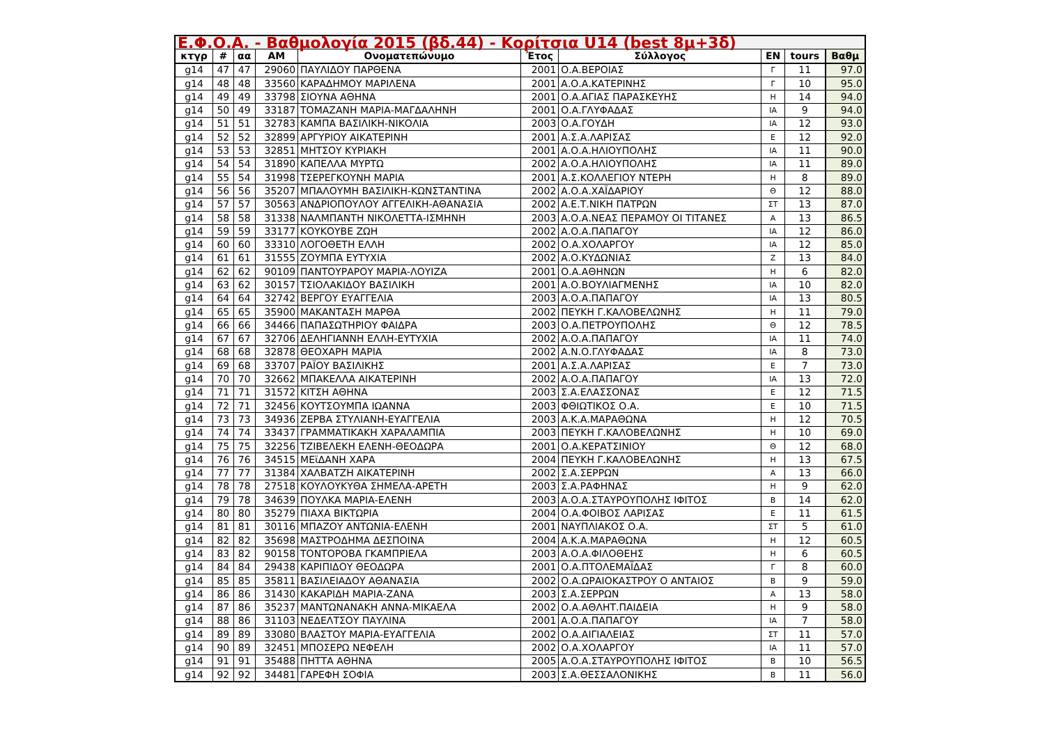| Ε.Φ.Ο.Α. - Βαθμολογία 2015 (βδ.44) - Κορίτσια U14 (best 8μ+3δ) | | | | | | | | | |
| --- | --- | --- | --- | --- | --- | --- | --- | --- | --- |
| κτγρ | # | αα | ΑΜ | Ονοματεπώνυμο | Έτος | Σύλλογος | ΕΝ | tours | Βαθμ |
| g14 | 47 | 47 | 29060 | ΠΑΥΛΙΔΟΥ ΠΑΡΘΕΝΑ | 2001 | Ο.Α.ΒΕΡΟΙΑΣ | Γ | 11 | 97.0 |
| g14 | 48 | 48 | 33560 | ΚΑΡΑΔΗΜΟΥ ΜΑΡΙΛΕΝΑ | 2001 | Α.Ο.Α.ΚΑΤΕΡΙΝΗΣ | Γ | 10 | 95.0 |
| g14 | 49 | 49 | 33798 | ΣΙΟΥΝΑ ΑΘΗΝΑ | 2001 | Ο.Α.ΑΓΙΑΣ ΠΑΡΑΣΚΕΥΗΣ | Η | 14 | 94.0 |
| g14 | 50 | 49 | 33187 | ΤΟΜΑΖΑΝΗ ΜΑΡΙΑ-ΜΑΓΔΑΛΗΝΗ | 2001 | Ο.Α.ΓΛΥΦΑΔΑΣ | ΙΑ | 9 | 94.0 |
| g14 | 51 | 51 | 32783 | ΚΑΜΠΑ ΒΑΣΙΛΙΚΗ-ΝΙΚΟΛΙΑ | 2003 | Ο.Α.ΓΟΥΔΗ | ΙΑ | 12 | 93.0 |
| g14 | 52 | 52 | 32899 | ΑΡΓΥΡΙΟΥ ΑΙΚΑΤΕΡΙΝΗ | 2001 | Α.Σ.Α.ΛΑΡΙΣΑΣ | Ε | 12 | 92.0 |
| g14 | 53 | 53 | 32851 | ΜΗΤΣΟΥ ΚΥΡΙΑΚΗ | 2001 | Α.Ο.Α.ΗΛΙΟΥΠΟΛΗΣ | ΙΑ | 11 | 90.0 |
| g14 | 54 | 54 | 31890 | ΚΑΠΕΛΛΑ ΜΥΡΤΩ | 2002 | Α.Ο.Α.ΗΛΙΟΥΠΟΛΗΣ | ΙΑ | 11 | 89.0 |
| g14 | 55 | 54 | 31998 | ΤΣΕΡΕΓΚΟΥΝΗ ΜΑΡΙΑ | 2001 | Α.Σ.ΚΟΛΛΕΓΙΟΥ ΝΤΕΡΗ | Η | 8 | 89.0 |
| g14 | 56 | 56 | 35207 | ΜΠΑΛΟΥΜΗ ΒΑΣΙΛΙΚΗ-ΚΩΝΣΤΑΝΤΙΝΑ | 2002 | Α.Ο.Α.ΧΑΪΔΑΡΙΟΥ | Θ | 12 | 88.0 |
| g14 | 57 | 57 | 30563 | ΑΝΔΡΙΟΠΟΥΛΟΥ ΑΓΓΕΛΙΚΗ-ΑΘΑΝΑΣΙΑ | 2002 | Α.Ε.Τ.ΝΙΚΗ ΠΑΤΡΩΝ | ΣΤ | 13 | 87.0 |
| g14 | 58 | 58 | 31338 | ΝΑΛΜΠΑΝΤΗ ΝΙΚΟΛΕΤΤΑ-ΙΣΜΗΝΗ | 2003 | Α.Ο.Α.ΝΕΑΣ ΠΕΡΑΜΟΥ ΟΙ ΤΙΤΑΝΕΣ | Α | 13 | 86.5 |
| g14 | 59 | 59 | 33177 | ΚΟΥΚΟΥΒΕ ΖΩΗ | 2002 | Α.Ο.Α.ΠΑΠΑΓΟΥ | ΙΑ | 12 | 86.0 |
| g14 | 60 | 60 | 33310 | ΛΟΓΟΘΕΤΗ ΕΛΛΗ | 2002 | Ο.Α.ΧΟΛΑΡΓΟΥ | ΙΑ | 12 | 85.0 |
| g14 | 61 | 61 | 31555 | ΖΟΥΜΠΑ ΕΥΤΥΧΙΑ | 2002 | Α.Ο.ΚΥΔΩΝΙΑΣ | Ζ | 13 | 84.0 |
| g14 | 62 | 62 | 90109 | ΠΑΝΤΟΥΡΑΡΟΥ ΜΑΡΙΑ-ΛΟΥΙΖΑ | 2001 | Ο.Α.ΑΘΗΝΩΝ | Η | 6 | 82.0 |
| g14 | 63 | 62 | 30157 | ΤΣΙΟΛΑΚΙΔΟΥ ΒΑΣΙΛΙΚΗ | 2001 | Α.Ο.ΒΟΥΛΙΑΓΜΕΝΗΣ | ΙΑ | 10 | 82.0 |
| g14 | 64 | 64 | 32742 | ΒΕΡΓΟΥ ΕΥΑΓΓΕΛΙΑ | 2003 | Α.Ο.Α.ΠΑΠΑΓΟΥ | ΙΑ | 13 | 80.5 |
| g14 | 65 | 65 | 35900 | ΜΑΚΑΝΤΑΣΗ ΜΑΡΘΑ | 2002 | ΠΕΥΚΗ Γ.ΚΑΛΟΒΕΛΩΝΗΣ | Η | 11 | 79.0 |
| g14 | 66 | 66 | 34466 | ΠΑΠΑΣΩΤΗΡΙΟΥ ΦΑΙΔΡΑ | 2003 | Ο.Α.ΠΕΤΡΟΥΠΟΛΗΣ | Θ | 12 | 78.5 |
| g14 | 67 | 67 | 32706 | ΔΕΛΗΓΙΑΝΝΗ ΕΛΛΗ-ΕΥΤΥΧΙΑ | 2002 | Α.Ο.Α.ΠΑΠΑΓΟΥ | ΙΑ | 11 | 74.0 |
| g14 | 68 | 68 | 32878 | ΘΕΟΧΑΡΗ ΜΑΡΙΑ | 2002 | Α.Ν.Ο.ΓΛΥΦΑΔΑΣ | ΙΑ | 8 | 73.0 |
| g14 | 69 | 68 | 33707 | ΡΑΪΟΥ ΒΑΣΙΛΙΚΗΣ | 2001 | Α.Σ.Α.ΛΑΡΙΣΑΣ | Ε | 7 | 73.0 |
| g14 | 70 | 70 | 32662 | ΜΠΑΚΕΛΛΑ ΑΙΚΑΤΕΡΙΝΗ | 2002 | Α.Ο.Α.ΠΑΠΑΓΟΥ | ΙΑ | 13 | 72.0 |
| g14 | 71 | 71 | 31572 | ΚΙΤΣΗ ΑΘΗΝΑ | 2003 | Σ.Α.ΕΛΑΣΣΟΝΑΣ | Ε | 12 | 71.5 |
| g14 | 72 | 71 | 32456 | ΚΟΥΤΣΟΥΜΠΑ ΙΩΑΝΝΑ | 2003 | ΦΘΙΩΤΙΚΟΣ Ο.Α. | Ε | 10 | 71.5 |
| g14 | 73 | 73 | 34936 | ΖΕΡΒΑ ΣΤΥΛΙΑΝΗ-ΕΥΑΓΓΕΛΙΑ | 2003 | Α.Κ.Α.ΜΑΡΑΘΩΝΑ | Η | 12 | 70.5 |
| g14 | 74 | 74 | 33437 | ΓΡΑΜΜΑΤΙΚΑΚΗ ΧΑΡΑΛΑΜΠΙΑ | 2003 | ΠΕΥΚΗ Γ.ΚΑΛΟΒΕΛΩΝΗΣ | Η | 10 | 69.0 |
| g14 | 75 | 75 | 32256 | ΤΖΙΒΕΛΕΚΗ ΕΛΕΝΗ-ΘΕΟΔΩΡΑ | 2001 | Ο.Α.ΚΕΡΑΤΣΙΝΙΟΥ | Θ | 12 | 68.0 |
| g14 | 76 | 76 | 34515 | ΜΕϊΔΑΝΗ ΧΑΡΑ | 2004 | ΠΕΥΚΗ Γ.ΚΑΛΟΒΕΛΩΝΗΣ | Η | 13 | 67.5 |
| g14 | 77 | 77 | 31384 | ΧΑΛΒΑΤΖΗ ΑΙΚΑΤΕΡΙΝΗ | 2002 | Σ.Α.ΣΕΡΡΩΝ | Α | 13 | 66.0 |
| g14 | 78 | 78 | 27518 | ΚΟΥΛΟΥΚΥΘΑ ΣΗΜΕΛΑ-ΑΡΕΤΗ | 2003 | Σ.Α.ΡΑΦΗΝΑΣ | Η | 9 | 62.0 |
| g14 | 79 | 78 | 34639 | ΠΟΥΛΚΑ ΜΑΡΙΑ-ΕΛΕΝΗ | 2003 | Α.Ο.Α.ΣΤΑΥΡΟΥΠΟΛΗΣ ΙΦΙΤΟΣ | Β | 14 | 62.0 |
| g14 | 80 | 80 | 35279 | ΠΙΑΧΑ ΒΙΚΤΩΡΙΑ | 2004 | Ο.Α.ΦΟΙΒΟΣ ΛΑΡΙΣΑΣ | Ε | 11 | 61.5 |
| g14 | 81 | 81 | 30116 | ΜΠΑΖΟΥ ΑΝΤΩΝΙΑ-ΕΛΕΝΗ | 2001 | ΝΑΥΠΛΙΑΚΟΣ Ο.Α. | ΣΤ | 5 | 61.0 |
| g14 | 82 | 82 | 35698 | ΜΑΣΤΡΟΔΗΜΑ ΔΕΣΠΟΙΝΑ | 2004 | Α.Κ.Α.ΜΑΡΑΘΩΝΑ | Η | 12 | 60.5 |
| g14 | 83 | 82 | 90158 | ΤΟΝΤΟΡΟΒΑ ΓΚΑΜΠΡΙΕΛΑ | 2003 | Α.Ο.Α.ΦΙΛΟΘΕΗΣ | Η | 6 | 60.5 |
| g14 | 84 | 84 | 29438 | ΚΑΡΙΠΙΔΟΥ ΘΕΟΔΩΡΑ | 2001 | Ο.Α.ΠΤΟΛΕΜΑΪΔΑΣ | Γ | 8 | 60.0 |
| g14 | 85 | 85 | 35811 | ΒΑΣΙΛΕΙΑΔΟΥ ΑΘΑΝΑΣΙΑ | 2002 | Ο.Α.ΩΡΑΙΟΚΑΣΤΡΟΥ Ο ΑΝΤΑΙΟΣ | Β | 9 | 59.0 |
| g14 | 86 | 86 | 31430 | ΚΑΚΑΡΙΔΗ ΜΑΡΙΑ-ΖΑΝΑ | 2003 | Σ.Α.ΣΕΡΡΩΝ | Α | 13 | 58.0 |
| g14 | 87 | 86 | 35237 | ΜΑΝΤΩΝΑΝΑΚΗ ΑΝΝΑ-ΜΙΚΑΕΛΑ | 2002 | Ο.Α.ΑΘΛΗΤ.ΠΑΙΔΕΙΑ | Η | 9 | 58.0 |
| g14 | 88 | 86 | 31103 | ΝΕΔΕΛΤΣΟΥ ΠΑΥΛΙΝΑ | 2001 | Α.Ο.Α.ΠΑΠΑΓΟΥ | ΙΑ | 7 | 58.0 |
| g14 | 89 | 89 | 33080 | ΒΛΑΣΤΟΥ ΜΑΡΙΑ-ΕΥΑΓΓΕΛΙΑ | 2002 | Ο.Α.ΑΙΓΙΑΛΕΙΑΣ | ΣΤ | 11 | 57.0 |
| g14 | 90 | 89 | 32451 | ΜΠΟΣΕΡΩ ΝΕΦΕΛΗ | 2002 | Ο.Α.ΧΟΛΑΡΓΟΥ | ΙΑ | 11 | 57.0 |
| g14 | 91 | 91 | 35488 | ΠΗΤΤΑ ΑΘΗΝΑ | 2005 | Α.Ο.Α.ΣΤΑΥΡΟΥΠΟΛΗΣ ΙΦΙΤΟΣ | Β | 10 | 56.5 |
| g14 | 92 | 92 | 34481 | ΓΑΡΕΦΗ ΣΟΦΙΑ | 2003 | Σ.Α.ΘΕΣΣΑΛΟΝΙΚΗΣ | Β | 11 | 56.0 |